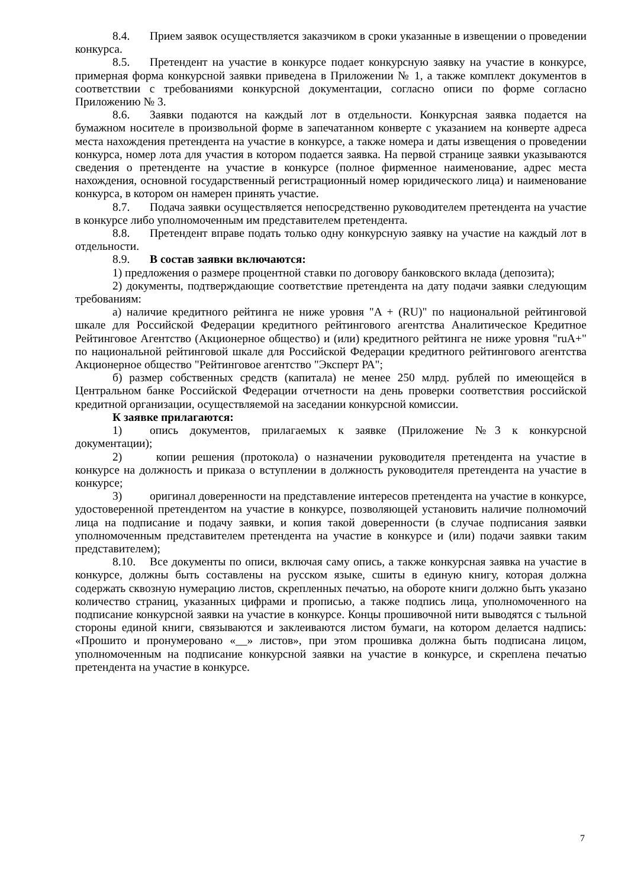8.4. Прием заявок осуществляется заказчиком в сроки указанные в извещении о проведении конкурса.
8.5. Претендент на участие в конкурсе подает конкурсную заявку на участие в конкурсе, примерная форма конкурсной заявки приведена в Приложении № 1, а также комплект документов в соответствии с требованиями конкурсной документации, согласно описи по форме согласно Приложению № 3.
8.6. Заявки подаются на каждый лот в отдельности. Конкурсная заявка подается на бумажном носителе в произвольной форме в запечатанном конверте с указанием на конверте адреса места нахождения претендента на участие в конкурсе, а также номера и даты извещения о проведении конкурса, номер лота для участия в котором подается заявка. На первой странице заявки указываются сведения о претенденте на участие в конкурсе (полное фирменное наименование, адрес места нахождения, основной государственный регистрационный номер юридического лица) и наименование конкурса, в котором он намерен принять участие.
8.7. Подача заявки осуществляется непосредственно руководителем претендента на участие в конкурсе либо уполномоченным им представителем претендента.
8.8. Претендент вправе подать только одну конкурсную заявку на участие на каждый лот в отдельности.
8.9. В состав заявки включаются:
1) предложения о размере процентной ставки по договору банковского вклада (депозита);
2) документы, подтверждающие соответствие претендента на дату подачи заявки следующим требованиям:
а) наличие кредитного рейтинга не ниже уровня "A + (RU)" по национальной рейтинговой шкале для Российской Федерации кредитного рейтингового агентства Аналитическое Кредитное Рейтинговое Агентство (Акционерное общество) и (или) кредитного рейтинга не ниже уровня "ruA+" по национальной рейтинговой шкале для Российской Федерации кредитного рейтингового агентства Акционерное общество "Рейтинговое агентство "Эксперт РА";
б) размер собственных средств (капитала) не менее 250 млрд. рублей по имеющейся в Центральном банке Российской Федерации отчетности на день проверки соответствия российской кредитной организации, осуществляемой на заседании конкурсной комиссии.
К заявке прилагаются:
1) опись документов, прилагаемых к заявке (Приложение №3 к конкурсной документации);
2) копии решения (протокола) о назначении руководителя претендента на участие в конкурсе на должность и приказа о вступлении в должность руководителя претендента на участие в конкурсе;
3) оригинал доверенности на представление интересов претендента на участие в конкурсе, удостоверенной претендентом на участие в конкурсе, позволяющей установить наличие полномочий лица на подписание и подачу заявки, и копия такой доверенности (в случае подписания заявки уполномоченным представителем претендента на участие в конкурсе и (или) подачи заявки таким представителем);
8.10. Все документы по описи, включая саму опись, а также конкурсная заявка на участие в конкурсе, должны быть составлены на русском языке, сшиты в единую книгу, которая должна содержать сквозную нумерацию листов, скрепленных печатью, на обороте книги должно быть указано количество страниц, указанных цифрами и прописью, а также подпись лица, уполномоченного на подписание конкурсной заявки на участие в конкурсе. Концы прошивочной нити выводятся с тыльной стороны единой книги, связываются и заклеиваются листом бумаги, на котором делается надпись: «Прошито и пронумеровано «__» листов», при этом прошивка должна быть подписана лицом, уполномоченным на подписание конкурсной заявки на участие в конкурсе, и скреплена печатью претендента на участие в конкурсе.
7